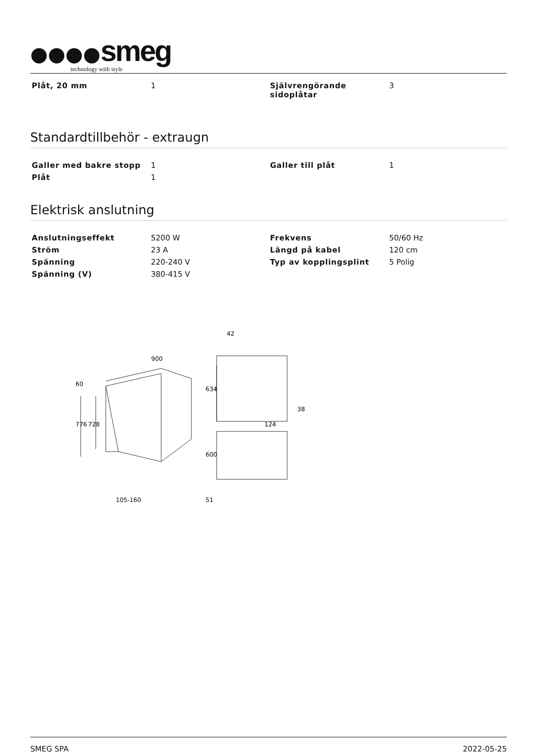●●●●smeg
technology with style
| Plåt, 20 mm | 1 | Självrengörande sidoplåtar | 3 |
Standardtillbehör - extraugn
| Galler med bakre stopp | 1 | Galler till plåt | 1 |
| Plåt | 1 | | |
Elektrisk anslutning
| Anslutningseffekt | 5200 W | Frekvens | 50/60 Hz |
| Ström | 23 A | Längd på kabel | 120 cm |
| Spänning | 220-240 V | Typ av kopplingsplint | 5 Polig |
| Spänning (V) | 380-415 V | | |
900
60
776
728
105-160
42
634
38
124
600
51
SMEG SPA 2022-05-25